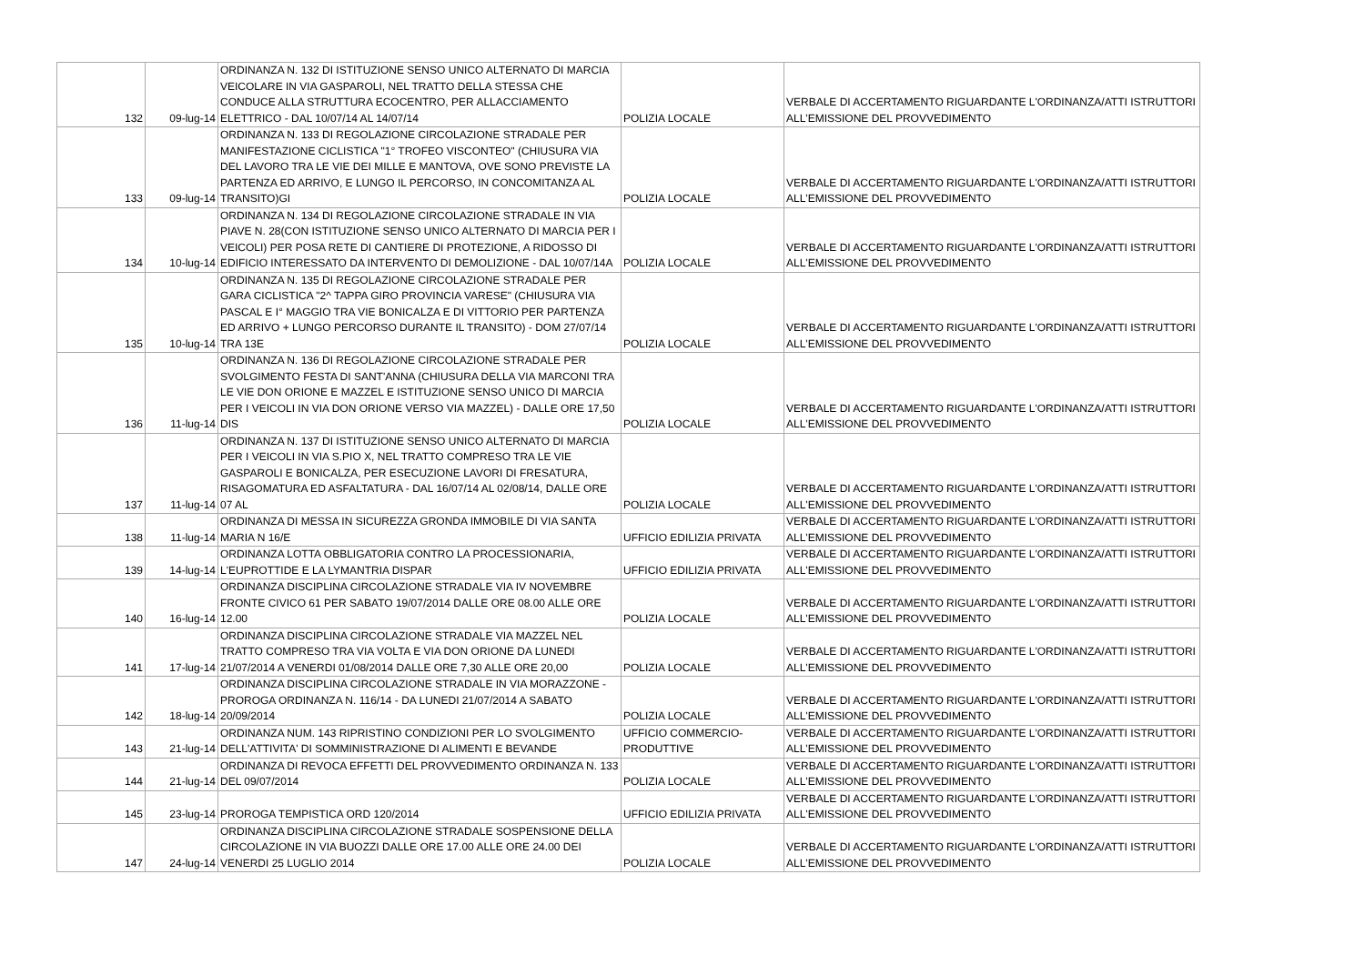| 132 | 09-lug-14 | ORDINANZA N. 132 DI ISTITUZIONE SENSO UNICO ALTERNATO DI MARCIA VEICOLARE IN VIA GASPAROLI, NEL TRATTO DELLA STESSA CHE CONDUCE ALLA STRUTTURA ECOCENTRO, PER ALLACCIAMENTO ELETTRICO - DAL 10/07/14 AL 14/07/14 | POLIZIA LOCALE | VERBALE DI ACCERTAMENTO RIGUARDANTE L'ORDINANZA/ATTI ISTRUTTORI ALL'EMISSIONE DEL PROVVEDIMENTO |
| 133 | 09-lug-14 | ORDINANZA N. 133 DI REGOLAZIONE CIRCOLAZIONE STRADALE PER MANIFESTAZIONE CICLISTICA "1° TROFEO VISCONTEO" (CHIUSURA VIA DEL LAVORO TRA LE VIE DEI MILLE E MANTOVA, OVE SONO PREVISTE LA PARTENZA ED ARRIVO, E LUNGO IL PERCORSO, IN CONCOMITANZA AL TRANSITO)GI | POLIZIA LOCALE | VERBALE DI ACCERTAMENTO RIGUARDANTE L'ORDINANZA/ATTI ISTRUTTORI ALL'EMISSIONE DEL PROVVEDIMENTO |
| 134 | 10-lug-14 | ORDINANZA N. 134 DI REGOLAZIONE CIRCOLAZIONE STRADALE IN VIA PIAVE N. 28(CON ISTITUZIONE SENSO UNICO ALTERNATO DI MARCIA PER I VEICOLI) PER POSA RETE DI CANTIERE DI PROTEZIONE, A RIDOSSO DI EDIFICIO INTERESSATO DA INTERVENTO DI DEMOLIZIONE - DAL 10/07/14A | POLIZIA LOCALE | VERBALE DI ACCERTAMENTO RIGUARDANTE L'ORDINANZA/ATTI ISTRUTTORI ALL'EMISSIONE DEL PROVVEDIMENTO |
| 135 | 10-lug-14 | ORDINANZA N. 135 DI REGOLAZIONE CIRCOLAZIONE STRADALE PER GARA CICLISTICA "2^ TAPPA GIRO PROVINCIA VARESE" (CHIUSURA VIA PASCAL E I° MAGGIO TRA VIE BONICALZA E DI VITTORIO PER PARTENZA ED ARRIVO + LUNGO PERCORSO DURANTE IL TRANSITO) - DOM 27/07/14 TRA 13E | POLIZIA LOCALE | VERBALE DI ACCERTAMENTO RIGUARDANTE L'ORDINANZA/ATTI ISTRUTTORI ALL'EMISSIONE DEL PROVVEDIMENTO |
| 136 | 11-lug-14 | ORDINANZA N. 136 DI REGOLAZIONE CIRCOLAZIONE STRADALE PER SVOLGIMENTO FESTA DI SANT'ANNA (CHIUSURA DELLA VIA MARCONI TRA LE VIE DON ORIONE E MAZZEL E ISTITUZIONE SENSO UNICO DI MARCIA PER I VEICOLI IN VIA DON ORIONE VERSO VIA MAZZEL) - DALLE ORE 17,50 DIS | POLIZIA LOCALE | VERBALE DI ACCERTAMENTO RIGUARDANTE L'ORDINANZA/ATTI ISTRUTTORI ALL'EMISSIONE DEL PROVVEDIMENTO |
| 137 | 11-lug-14 | ORDINANZA N. 137 DI ISTITUZIONE SENSO UNICO ALTERNATO DI MARCIA PER I VEICOLI IN VIA S.PIO X, NEL TRATTO COMPRESO TRA LE VIE GASPAROLI E BONICALZA, PER ESECUZIONE LAVORI DI FRESATURA, RISAGOMATURA ED ASFALTATURA - DAL 16/07/14 AL 02/08/14, DALLE ORE 07 AL | POLIZIA LOCALE | VERBALE DI ACCERTAMENTO RIGUARDANTE L'ORDINANZA/ATTI ISTRUTTORI ALL'EMISSIONE DEL PROVVEDIMENTO |
| 138 | 11-lug-14 | ORDINANZA DI MESSA IN SICUREZZA GRONDA IMMOBILE DI VIA SANTA MARIA N 16/E | UFFICIO EDILIZIA PRIVATA | VERBALE DI ACCERTAMENTO RIGUARDANTE L'ORDINANZA/ATTI ISTRUTTORI ALL'EMISSIONE DEL PROVVEDIMENTO |
| 139 | 14-lug-14 | ORDINANZA LOTTA OBBLIGATORIA CONTRO LA PROCESSIONARIA, L'EUPROTTIDE E LA LYMANTRIA DISPAR | UFFICIO EDILIZIA PRIVATA | VERBALE DI ACCERTAMENTO RIGUARDANTE L'ORDINANZA/ATTI ISTRUTTORI ALL'EMISSIONE DEL PROVVEDIMENTO |
| 140 | 16-lug-14 | ORDINANZA DISCIPLINA CIRCOLAZIONE STRADALE VIA IV NOVEMBRE FRONTE CIVICO 61 PER SABATO 19/07/2014 DALLE ORE 08.00 ALLE ORE 12.00 | POLIZIA LOCALE | VERBALE DI ACCERTAMENTO RIGUARDANTE L'ORDINANZA/ATTI ISTRUTTORI ALL'EMISSIONE DEL PROVVEDIMENTO |
| 141 | 17-lug-14 | ORDINANZA DISCIPLINA CIRCOLAZIONE STRADALE VIA MAZZEL NEL TRATTO COMPRESO TRA VIA VOLTA E VIA DON ORIONE DA LUNEDI 21/07/2014 A VENERDI 01/08/2014 DALLE ORE 7,30 ALLE ORE 20,00 | POLIZIA LOCALE | VERBALE DI ACCERTAMENTO RIGUARDANTE L'ORDINANZA/ATTI ISTRUTTORI ALL'EMISSIONE DEL PROVVEDIMENTO |
| 142 | 18-lug-14 | ORDINANZA DISCIPLINA CIRCOLAZIONE STRADALE IN VIA MORAZZONE - PROROGA ORDINANZA N. 116/14 - DA LUNEDI 21/07/2014 A SABATO 20/09/2014 | POLIZIA LOCALE | VERBALE DI ACCERTAMENTO RIGUARDANTE L'ORDINANZA/ATTI ISTRUTTORI ALL'EMISSIONE DEL PROVVEDIMENTO |
| 143 | 21-lug-14 | ORDINANZA NUM. 143 RIPRISTINO CONDIZIONI PER LO SVOLGIMENTO DELL'ATTIVITA' DI SOMMINISTRAZIONE DI ALIMENTI E BEVANDE | UFFICIO COMMERCIO-PRODUTTIVE | VERBALE DI ACCERTAMENTO RIGUARDANTE L'ORDINANZA/ATTI ISTRUTTORI ALL'EMISSIONE DEL PROVVEDIMENTO |
| 144 | 21-lug-14 | ORDINANZA DI REVOCA EFFETTI DEL PROVVEDIMENTO ORDINANZA N. 133 DEL 09/07/2014 | POLIZIA LOCALE | VERBALE DI ACCERTAMENTO RIGUARDANTE L'ORDINANZA/ATTI ISTRUTTORI ALL'EMISSIONE DEL PROVVEDIMENTO |
| 145 | 23-lug-14 | PROROGA TEMPISTICA ORD 120/2014 | UFFICIO EDILIZIA PRIVATA | VERBALE DI ACCERTAMENTO RIGUARDANTE L'ORDINANZA/ATTI ISTRUTTORI ALL'EMISSIONE DEL PROVVEDIMENTO |
| 147 | 24-lug-14 | ORDINANZA DISCIPLINA CIRCOLAZIONE STRADALE SOSPENSIONE DELLA CIRCOLAZIONE IN VIA BUOZZI DALLE ORE 17.00 ALLE ORE 24.00 DEI VENERDI 25 LUGLIO 2014 | POLIZIA LOCALE | VERBALE DI ACCERTAMENTO RIGUARDANTE L'ORDINANZA/ATTI ISTRUTTORI ALL'EMISSIONE DEL PROVVEDIMENTO |